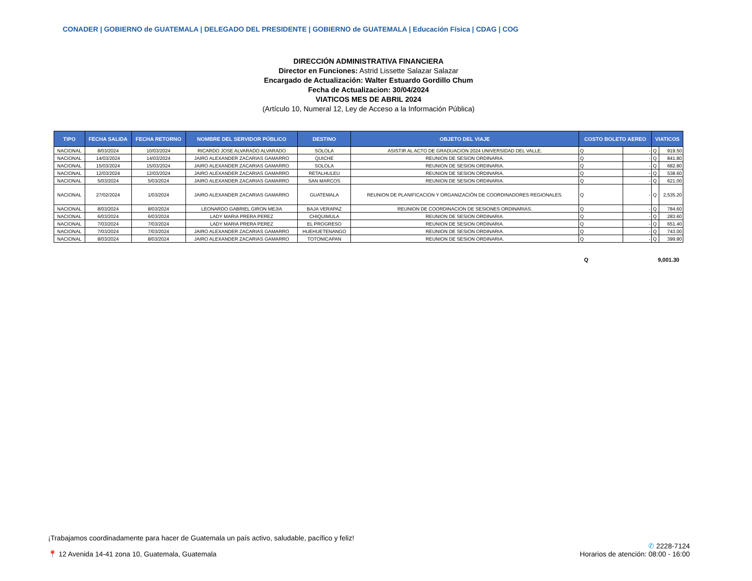CONADER | GOBIERNO de GUATEMALA | DELEGADO DEL PRESIDENTE | GOBIERNO de GUATEMALA | Educación Física | CDAG | COG
DIRECCIÓN ADMINISTRATIVA FINANCIERA
Director en Funciones: Astrid Lissette Salazar Salazar
Encargado de Actualización: Walter Estuardo Gordillo Chum
Fecha de Actualizacion: 30/04/2024
VIATICOS MES DE ABRIL 2024
(Artículo 10, Numeral 12, Ley de Acceso a la Información Pública)
| TIPO | FECHA SALIDA | FECHA RETORNO | NOMBRE DEL SERVIDOR PÚBLICO | DESTINO | OBJETO DEL VIAJE | COSTO BOLETO AEREO | | VIATICOS | |
| --- | --- | --- | --- | --- | --- | --- | --- | --- | --- |
| NACIONAL | 8/03/2024 | 10/03/2024 | RICARDO JOSE ALVARADO ALVARADO | SOLOLA | ASISTIR AL ACTO DE GRADUACION 2024 UNIVERSIDAD DEL VALLE. | Q | - | Q | 919.50 |
| NACIONAL | 14/03/2024 | 14/03/2024 | JAIRO ALEXANDER ZACARIAS GAMARRO | QUICHE | REUNION DE SESION ORDINARIA. | Q | - | Q | 841.80 |
| NACIONAL | 15/03/2024 | 15/03/2024 | JAIRO ALEXANDER ZACARIAS GAMARRO | SOLOLA | REUNION DE SESION ORDINARIA. | Q | - | Q | 682.80 |
| NACIONAL | 12/03/2024 | 12/03/2024 | JAIRO ALEXANDER ZACARIAS GAMARRO | RETALHULEU | REUNION DE SESION ORDINARIA. | Q | - | Q | 538.60 |
| NACIONAL | 5/03/2024 | 5/03/2024 | JAIRO ALEXANDER ZACARIAS GAMARRO | SAN MARCOS | REUNION DE SESION ORDINARIA. | Q | - | Q | 621.00 |
| NACIONAL | 27/02/2024 | 1/03/2024 | JAIRO ALEXANDER ZACARIAS GAMARRO | GUATEMALA | REUNION DE PLANIFICACION Y ORGANIZACIÓN DE COORDINADORES REGIONALES. | Q | - | Q | 2,535.20 |
| NACIONAL | 8/03/2024 | 8/03/2024 | LEONARDO GABRIEL GIRON MEJIA | BAJA VERAPAZ | REUNION DE COORDINACION DE SESIONES ORDINARIAS. | Q | - | Q | 784.60 |
| NACIONAL | 6/03/2024 | 6/03/2024 | LADY MARIA PRERA PEREZ | CHIQUIMULA | REUNION DE SESION ORDINARIA. | Q | - | Q | 283.60 |
| NACIONAL | 7/03/2024 | 7/03/2024 | LADY MARIA PRERA PEREZ | EL PROGRESO | REUNION DE SESION ORDINARIA. | Q | - | Q | 651.40 |
| NACIONAL | 7/03/2024 | 7/03/2024 | JAIRO ALEXANDER ZACARIAS GAMARRO | HUEHUETENANGO | REUNION DE SESION ORDINARIA. | Q | - | Q | 743.00 |
| NACIONAL | 8/03/2024 | 8/03/2024 | JAIRO ALEXANDER ZACARIAS GAMARRO | TOTONICAPAN | REUNION DE SESION ORDINARIA. | Q | - | Q | 399.80 |
Q 9,001.30
¡Trabajamos coordinadamente para hacer de Guatemala un país activo, saludable, pacífico y feliz!
📍 12 Avenida 14-41 zona 10, Guatemala, Guatemala
✆ 2228-7124
Horarios de atención: 08:00 - 16:00